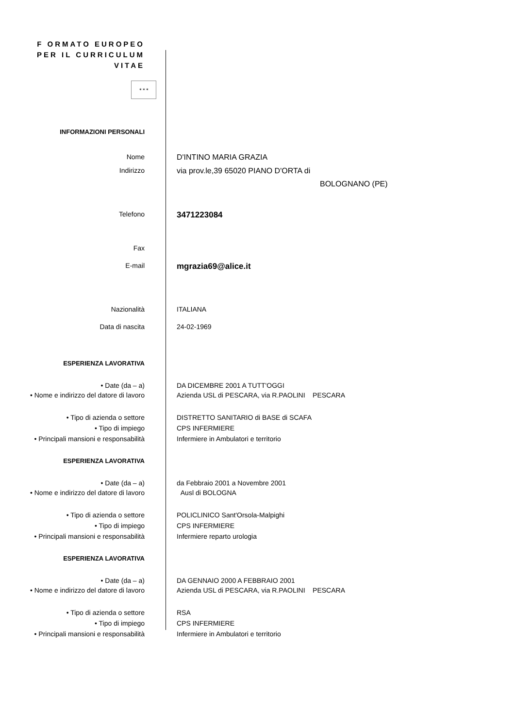F ORMATO EUROPEO
PER IL CURRICULUM
VITAE
✶✶✶
INFORMAZIONI PERSONALI
Nome D'INTINO MARIA GRAZIA
Indirizzo via prov.le,39 65020 PIANO D'ORTA di
BOLOGNANO (PE)
Telefono
3471223084
Fax
E-mail
mgrazia69@alice.it
Nazionalità ITALIANA
Data di nascita 24-02-1969
ESPERIENZA LAVORATIVA
• Date (da – a) DA DICEMBRE 2001 A TUTT'OGGI
• Nome e indirizzo del datore di lavoro
Azienda USL di PESCARA, via R.PAOLINI PESCARA
• Tipo di azienda o settore DISTRETTO SANITARIO di BASE di SCAFA
• Tipo di impiego CPS INFERMIERE
• Principali mansioni e responsabilità Infermiere in Ambulatori e territorio
ESPERIENZA LAVORATIVA
• Date (da – a) da Febbraio 2001 a Novembre 2001
• Nome e indirizzo del datore di lavoro
Ausl di BOLOGNA
• Tipo di azienda o settore POLICLINICO Sant'Orsola-Malpighi
• Tipo di impiego CPS INFERMIERE
• Principali mansioni e responsabilità Infermiere reparto urologia
ESPERIENZA LAVORATIVA
• Date (da – a) DA GENNAIO 2000 A FEBBRAIO 2001
• Nome e indirizzo del datore di lavoro
Azienda USL di PESCARA, via R.PAOLINI PESCARA
• Tipo di azienda o settore RSA
• Tipo di impiego CPS INFERMIERE
• Principali mansioni e responsabilità Infermiere in Ambulatori e territorio